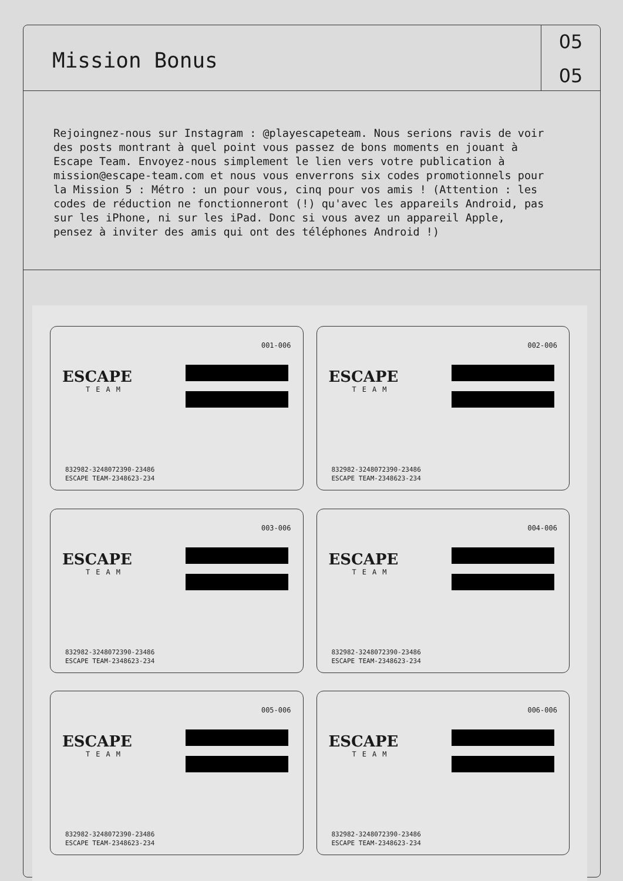Mission Bonus
05
05
Rejoingnez-nous sur Instagram : @playescapeteam. Nous serions ravis de voir des posts montrant à quel point vous passez de bons moments en jouant à Escape Team. Envoyez-nous simplement le lien vers votre publication à mission@escape-team.com et nous vous enverrons six codes promotionnels pour la Mission 5 : Métro : un pour vous, cinq pour vos amis ! (Attention : les codes de réduction ne fonctionneront (!) qu'avec les appareils Android, pas sur les iPhone, ni sur les iPad. Donc si vous avez un appareil Apple, pensez à inviter des amis qui ont des téléphones Android !)
001-006
ESCAPE
TEAM
832982-3248072390-23486
ESCAPE TEAM-2348623-234
002-006
ESCAPE
TEAM
832982-3248072390-23486
ESCAPE TEAM-2348623-234
003-006
ESCAPE
TEAM
832982-3248072390-23486
ESCAPE TEAM-2348623-234
004-006
ESCAPE
TEAM
832982-3248072390-23486
ESCAPE TEAM-2348623-234
005-006
ESCAPE
TEAM
832982-3248072390-23486
ESCAPE TEAM-2348623-234
006-006
ESCAPE
TEAM
832982-3248072390-23486
ESCAPE TEAM-2348623-234